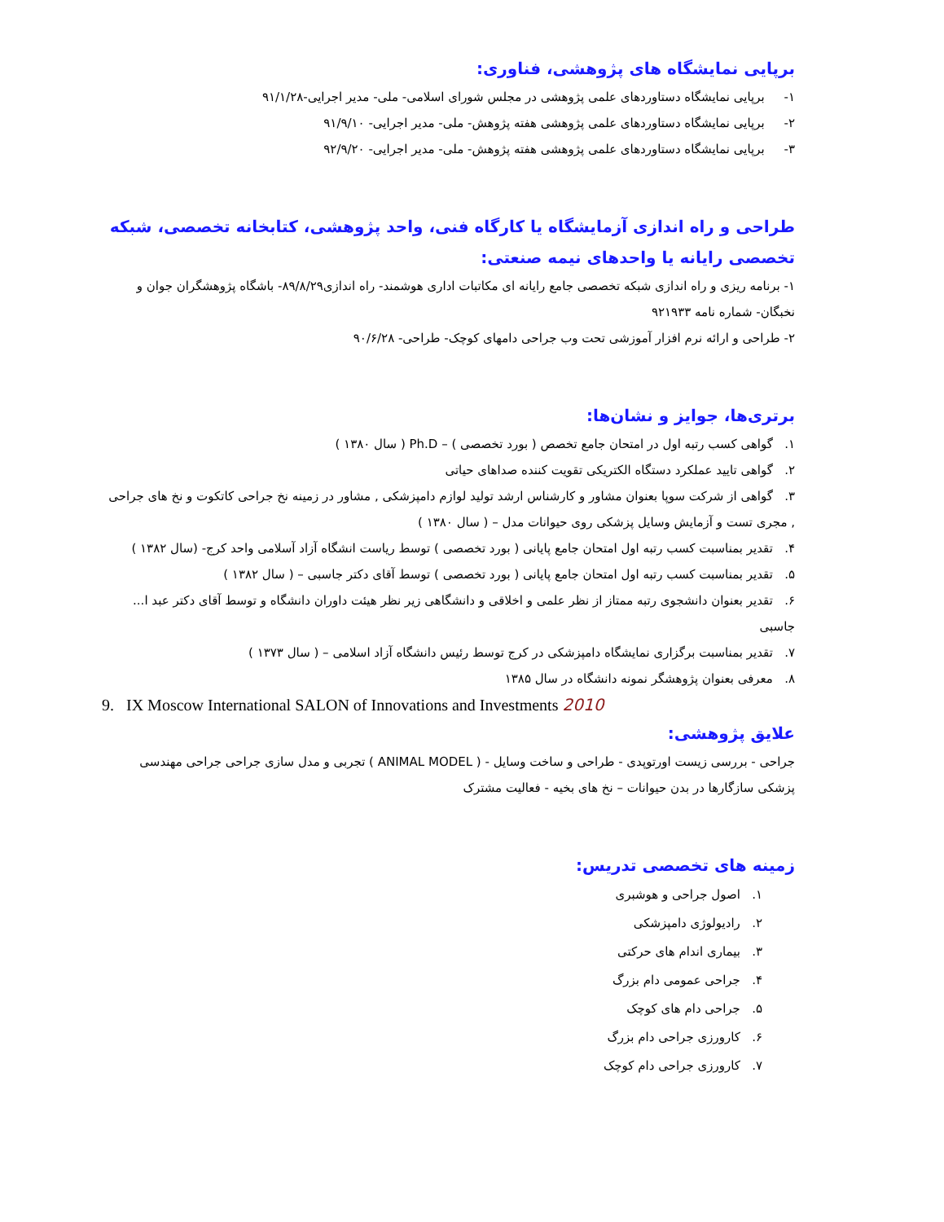برپایی نمایشگاه های پژوهشی، فناوری:
۱- برپایی نمایشگاه دستاوردهای علمی پژوهشی در مجلس شورای اسلامی- ملی- مدیر اجرایی-۹۱/۱/۲۸
۲- برپایی نمایشگاه دستاوردهای علمی پژوهشی هفته پژوهش- ملی- مدیر اجرایی- ۹۱/۹/۱۰
۳- برپایی نمایشگاه دستاوردهای علمی پژوهشی هفته پژوهش- ملی- مدیر اجرایی- ۹۲/۹/۲۰
طراحی و راه اندازی آزمایشگاه یا کارگاه فنی، واحد پژوهشی، کتابخانه تخصصی، شبکه تخصصی رایانه یا واحدهای نیمه صنعتی:
۱- برنامه ریزی و راه اندازی شبکه تخصصی جامع رایانه ای مکاتبات اداری هوشمند- راه اندازی۸۹/۸/۲۹- باشگاه پژوهشگران جوان و نخبگان- شماره نامه ۹۲۱۹۳۳
۲- طراحی و ارائه نرم افزار آموزشی تحت وب جراحی دامهای کوچک- طراحی- ۹۰/۶/۲۸
برتری‌ها، جوایز و نشان‌ها:
۱. گواهی کسب رتبه اول در امتحان جامع تخصص ( بورد تخصصی ) – Ph.D ( سال ۱۳۸۰ )
۲. گواهی تایید عملکرد دستگاه الکتریکی تقویت کننده صداهای حیاتی
۳. گواهی از شرکت سوپا بعنوان مشاور و کارشناس ارشد تولید لوازم دامپزشکی , مشاور در زمینه نخ جراحی کاتکوت و نخ های جراحی , مجری تست و آزمایش وسایل پزشکی روی حیوانات مدل – ( سال ۱۳۸۰ )
۴. تقدیر بمناسبت کسب رتبه اول امتحان جامع پایانی ( بورد تخصصی ) توسط ریاست انشگاه آزاد آسلامی واحد کرج- (سال ۱۳۸۲ )
۵. تقدیر بمناسبت کسب رتبه اول امتحان جامع پایانی ( بورد تخصصی ) توسط آقای دکتر جاسبی – ( سال ۱۳۸۲ )
۶. تقدیر بعنوان دانشجوی رتبه ممتاز از نظر علمی و اخلاقی و دانشگاهی زیر نظر هیئت داوران دانشگاه و توسط آقای دکتر عبد ا... جاسبی
۷. تقدیر بمناسبت برگزاری نمایشگاه دامپزشکی در کرج توسط رئیس دانشگاه آزاد اسلامی – ( سال ۱۳۷۳ )
۸. معرفی بعنوان پژوهشگر نمونه دانشگاه در سال ۱۳۸۵
9. IX Moscow International SALON of Innovations and Investments 2010
علایق پژوهشی:
جراحی - بررسی زیست اورتوپدی - طراحی و ساخت وسایل - ( ANIMAL MODEL ) تجربی و مدل سازی جراحی جراحی مهندسی پزشکی سازگارها در بدن حیوانات – نخ های بخیه - فعالیت مشترک
زمینه های تخصصی تدریس:
۱. اصول جراحی و هوشبری
۲. رادیولوژی دامپزشکی
۳. بیماری اندام های حرکتی
۴. جراحی عمومی دام بزرگ
۵. جراحی دام های کوچک
۶. کارورزی جراحی دام بزرگ
۷. کارورزی جراحی دام کوچک